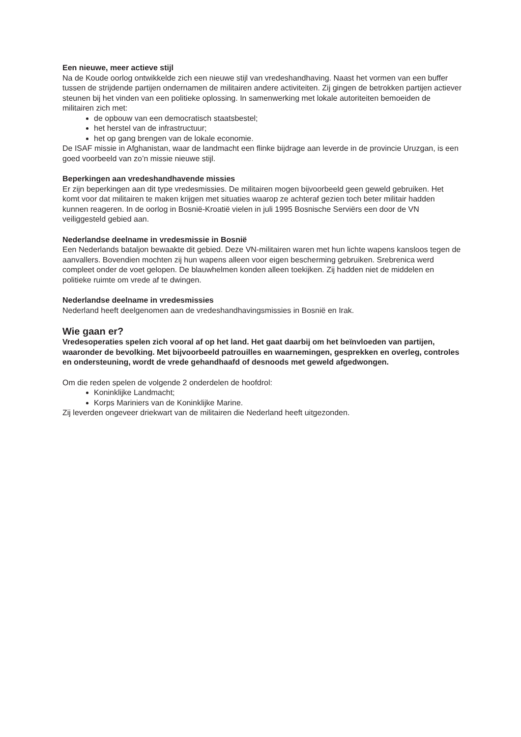Een nieuwe, meer actieve stijl
Na de Koude oorlog ontwikkelde zich een nieuwe stijl van vredeshandhaving. Naast het vormen van een buffer tussen de strijdende partijen ondernamen de militairen andere activiteiten. Zij gingen de betrokken partijen actiever steunen bij het vinden van een politieke oplossing. In samenwerking met lokale autoriteiten bemoeiden de militairen zich met:
de opbouw van een democratisch staatsbestel;
het herstel van de infrastructuur;
het op gang brengen van de lokale economie.
De ISAF missie in Afghanistan, waar de landmacht een flinke bijdrage aan leverde in de provincie Uruzgan, is een goed voorbeeld van zo’n missie nieuwe stijl.
Beperkingen aan vredeshandhavende missies
Er zijn beperkingen aan dit type vredesmissies. De militairen mogen bijvoorbeeld geen geweld gebruiken. Het komt voor dat militairen te maken krijgen met situaties waarop ze achteraf gezien toch beter militair hadden kunnen reageren. In de oorlog in Bosnië-Kroatië vielen in juli 1995 Bosnische Serviërs een door de VN veiliggesteld gebied aan.
Nederlandse deelname in vredesmissie in Bosnië
Een Nederlands bataljon bewaakte dit gebied. Deze VN-militairen waren met hun lichte wapens kansloos tegen de aanvallers. Bovendien mochten zij hun wapens alleen voor eigen bescherming gebruiken. Srebrenica werd compleet onder de voet gelopen. De blauwhelmen konden alleen toekijken. Zij hadden niet de middelen en politieke ruimte om vrede af te dwingen.
Nederlandse deelname in vredesmissies
Nederland heeft deelgenomen aan de vredeshandhavingsmissies in Bosnië en Irak.
Wie gaan er?
Vredesoperaties spelen zich vooral af op het land. Het gaat daarbij om het beïnvloeden van partijen, waaronder de bevolking. Met bijvoorbeeld patrouilles en waarnemingen, gesprekken en overleg, controles en ondersteuning, wordt de vrede gehandhaafd of desnoods met geweld afgedwongen.
Om die reden spelen de volgende 2 onderdelen de hoofdrol:
Koninklijke Landmacht;
Korps Mariniers van de Koninklijke Marine.
Zij leverden ongeveer driekwart van de militairen die Nederland heeft uitgezonden.